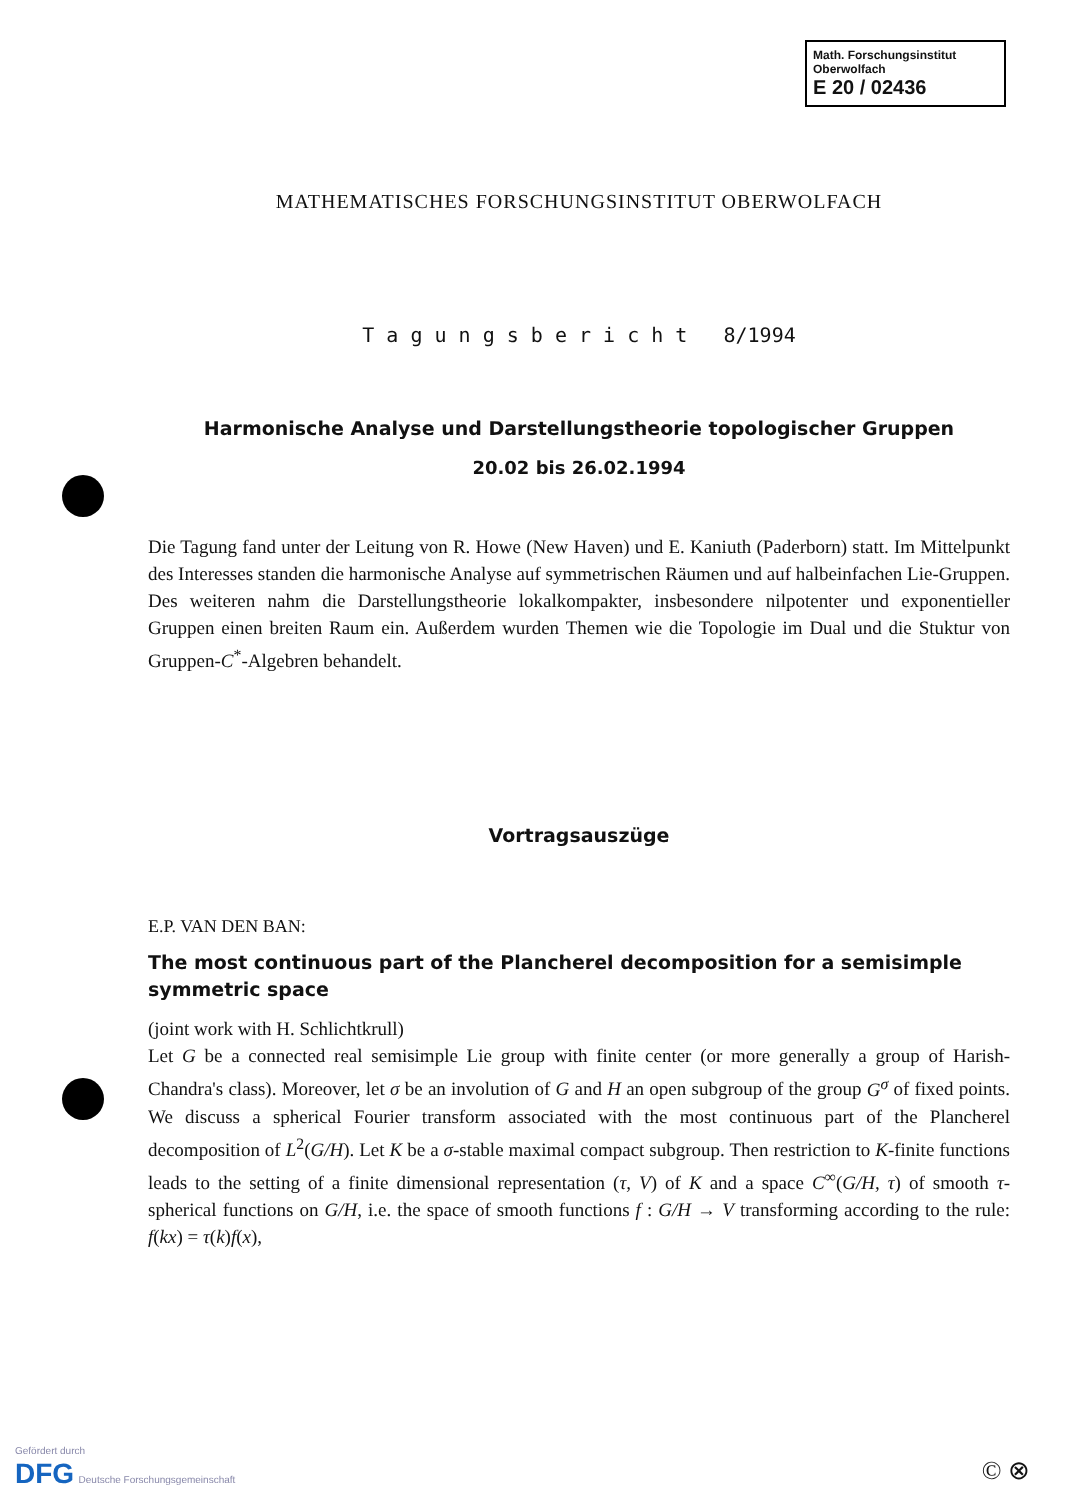Math. Forschungsinstitut
Oberwolfach
E 20 / 02436
MATHEMATISCHES FORSCHUNGSINSTITUT OBERWOLFACH
T a g u n g s b e r i c h t 8/1994
Harmonische Analyse und Darstellungstheorie topologischer Gruppen
20.02 bis 26.02.1994
Die Tagung fand unter der Leitung von R. Howe (New Haven) und E. Kaniuth (Paderborn) statt. Im Mittelpunkt des Interesses standen die harmonische Analyse auf symmetrischen Räumen und auf halbeinfachen Lie-Gruppen. Des weiteren nahm die Darstellungstheorie lokalkompakter, insbesondere nilpotenter und exponentieller Gruppen einen breiten Raum ein. Außerdem wurden Themen wie die Topologie im Dual und die Stuktur von Gruppen-C<sup>*</sup>-Algebren behandelt.
Vortragsauszüge
E.P. VAN DEN BAN:
The most continuous part of the Plancherel decomposition for a semisimple symmetric space
(joint work with H. Schlichtkrull)
Let G be a connected real semisimple Lie group with finite center (or more generally a group of Harish-Chandra's class). Moreover, let σ be an involution of G and H an open subgroup of the group G<sup>σ</sup> of fixed points. We discuss a spherical Fourier transform associated with the most continuous part of the Plancherel decomposition of L<sup>2</sup>(G/H). Let K be a σ-stable maximal compact subgroup. Then restriction to K-finite functions leads to the setting of a finite dimensional representation (τ, V) of K and a space C<sup>∞</sup>(G/H, τ) of smooth τ-spherical functions on G/H, i.e. the space of smooth functions f : G/H → V transforming according to the rule: f(kx) = τ(k)f(x),
Gefördert durch
DFG Deutsche Forschungsgemeinschaft
© ⊗